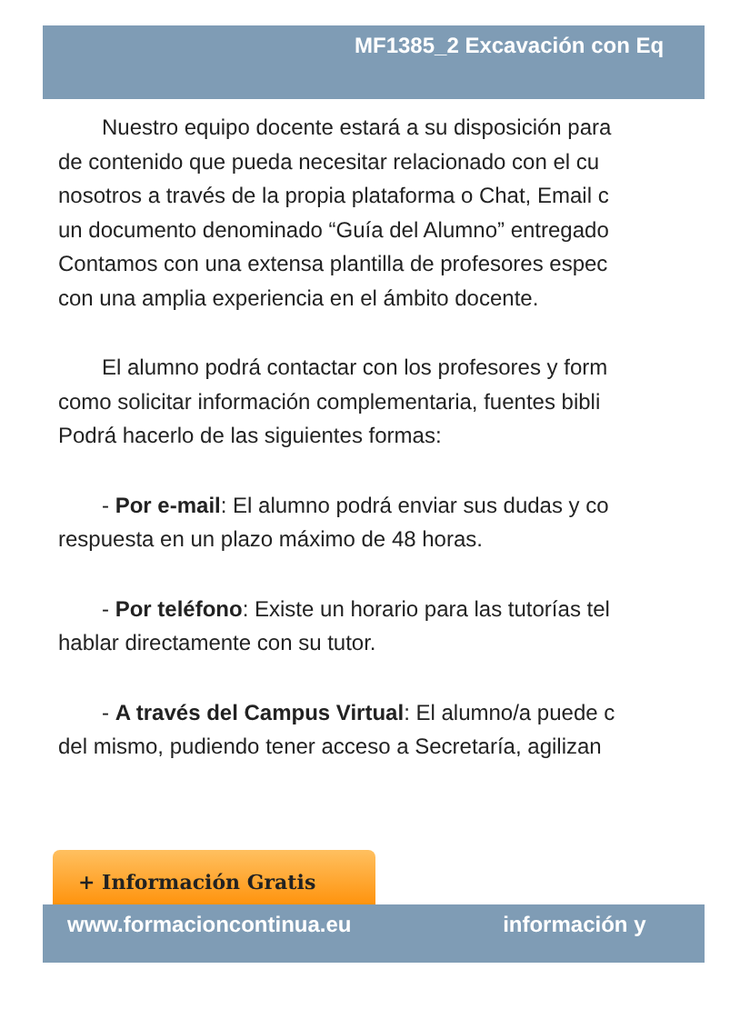MF1385_2 Excavación con Eq
Nuestro equipo docente estará a su disposición para
de contenido que pueda necesitar relacionado con el cu
nosotros a través de la propia plataforma o Chat, Email c
un documento denominado “Guía del Alumno” entregado
Contamos con una extensa plantilla de profesores espec
con una amplia experiencia en el ámbito docente.
El alumno podrá contactar con los profesores y form
como solicitar información complementaria, fuentes bibli
Podrá hacerlo de las siguientes formas:
- Por e-mail: El alumno podrá enviar sus dudas y co
respuesta en un plazo máximo de 48 horas.
- Por teléfono: Existe un horario para las tutorías tel
hablar directamente con su tutor.
- A través del Campus Virtual: El alumno/a puede c
del mismo, pudiendo tener acceso a Secretaría, agilizan
+ Información Gratis
www.formacioncontinua.eu información y